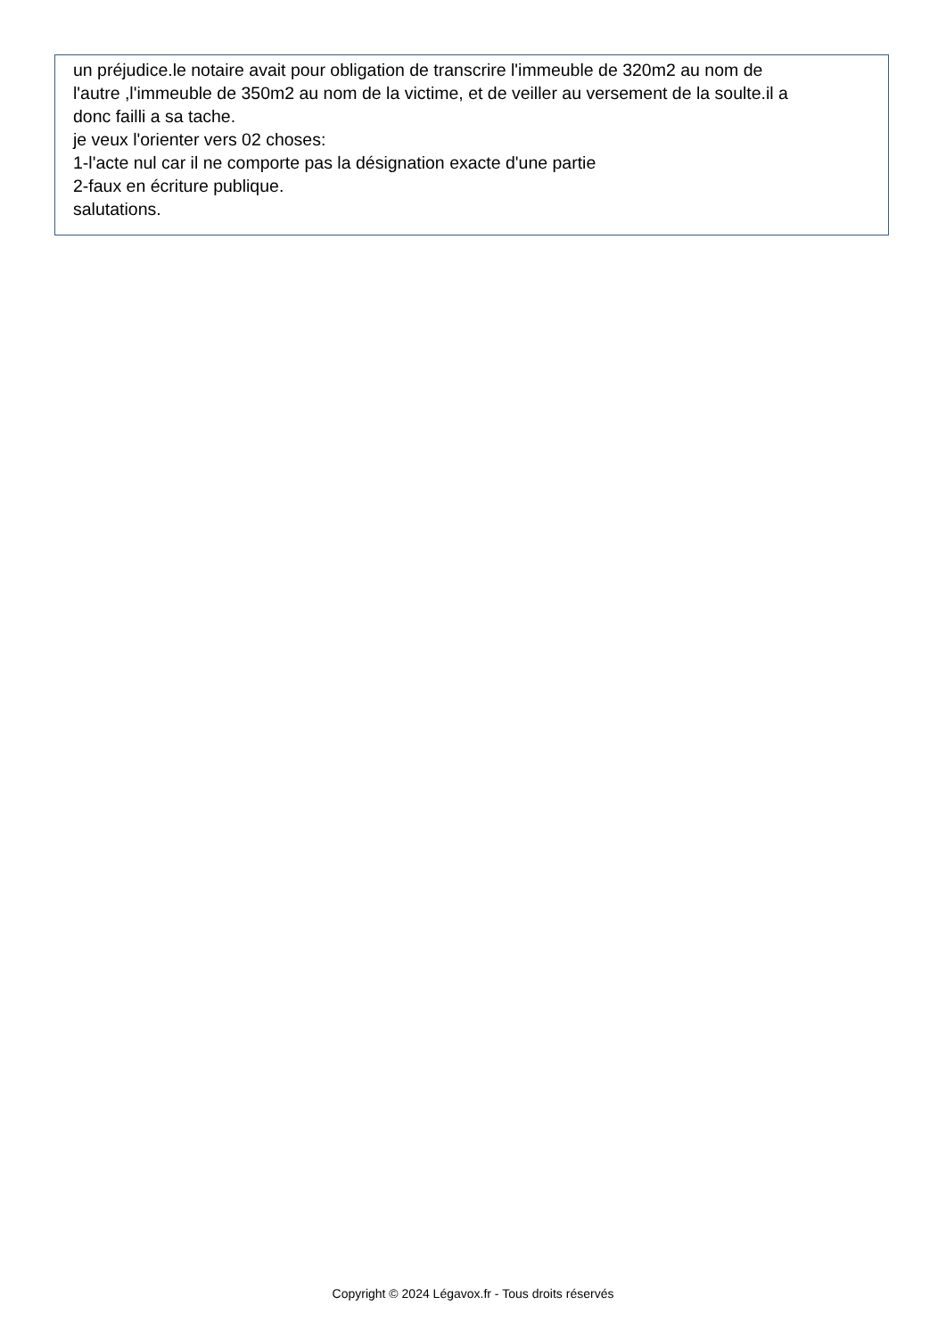un préjudice.le notaire avait pour obligation de transcrire l'immeuble de 320m2 au nom de
l'autre ,l'immeuble de 350m2 au nom de la victime, et de veiller au versement de la soulte.il a
donc failli a sa tache.
je veux l'orienter vers 02 choses:
1-l'acte nul car il ne comporte pas la désignation exacte d'une partie
2-faux en écriture publique.
salutations.
Copyright © 2024 Légavox.fr - Tous droits réservés